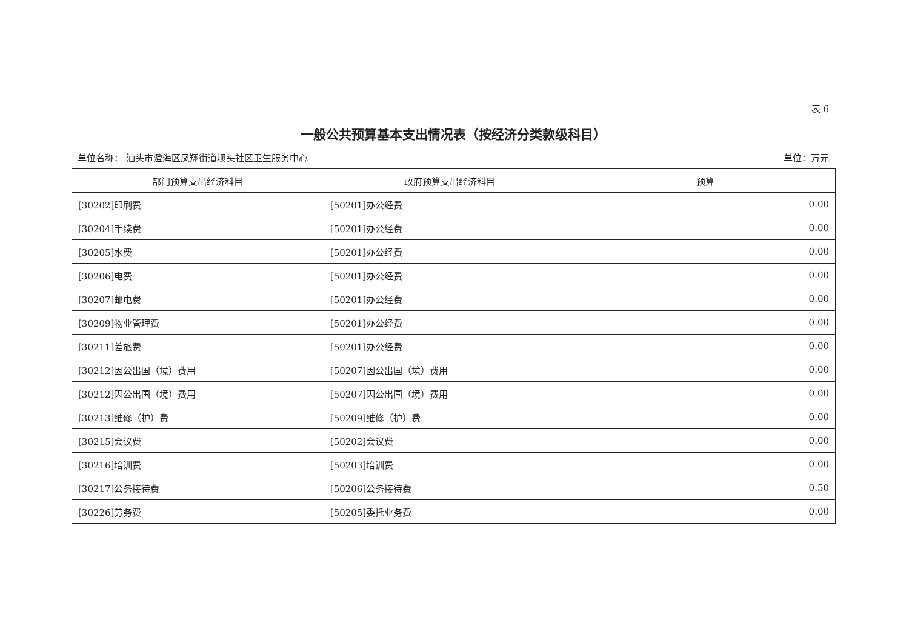表 6
一般公共预算基本支出情况表（按经济分类款级科目）
单位名称： 汕头市澄海区凤翔街道坝头社区卫生服务中心 单位：万元
| 部门预算支出经济科目 | 政府预算支出经济科目 | 预算 |
| --- | --- | --- |
| [30202]印刷费 | [50201]办公经费 | 0.00 |
| [30204]手续费 | [50201]办公经费 | 0.00 |
| [30205]水费 | [50201]办公经费 | 0.00 |
| [30206]电费 | [50201]办公经费 | 0.00 |
| [30207]邮电费 | [50201]办公经费 | 0.00 |
| [30209]物业管理费 | [50201]办公经费 | 0.00 |
| [30211]差旅费 | [50201]办公经费 | 0.00 |
| [30212]因公出国（境）费用 | [50207]因公出国（境）费用 | 0.00 |
| [30212]因公出国（境）费用 | [50207]因公出国（境）费用 | 0.00 |
| [30213]维修（护）费 | [50209]维修（护）费 | 0.00 |
| [30215]会议费 | [50202]会议费 | 0.00 |
| [30216]培训费 | [50203]培训费 | 0.00 |
| [30217]公务接待费 | [50206]公务接待费 | 0.50 |
| [30226]劳务费 | [50205]委托业务费 | 0.00 |